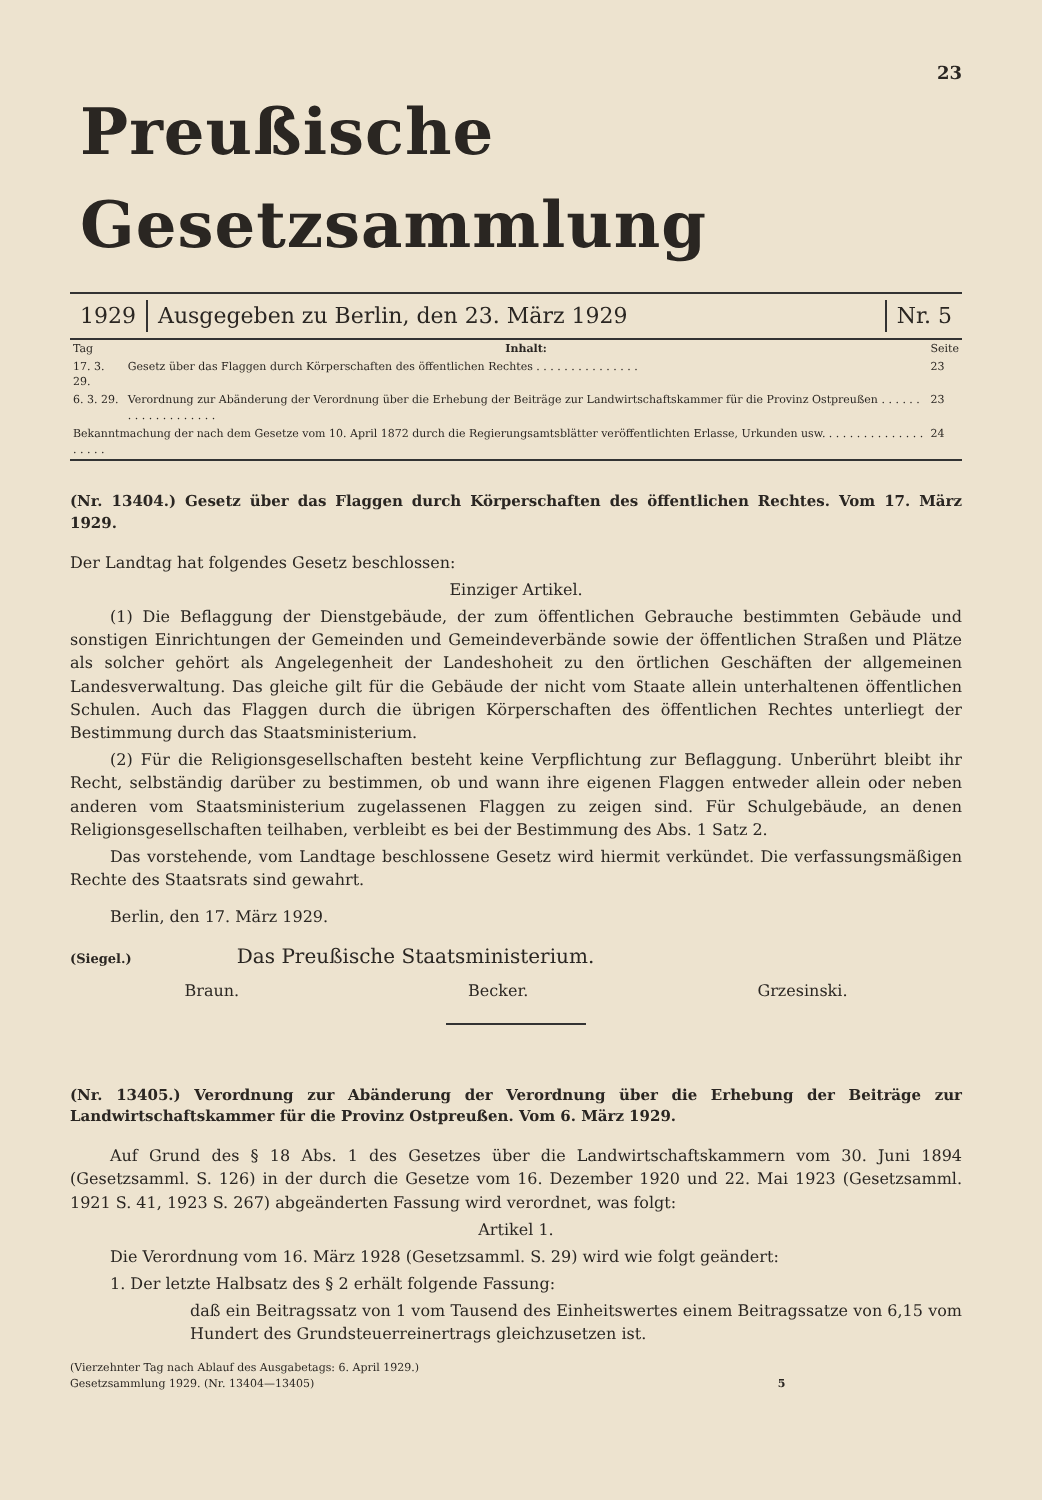23
Preußische Gesetzsammlung
1929 Ausgegeben zu Berlin, den 23. März 1929
Nr. 5
| Tag | Inhalt: | Seite |
| 17. 3. 29. | Gesetz über das Flaggen durch Körperschaften des öffentlichen Rechtes . . . . . . . . . . . . . . . | 23 |
| 6. 3. 29. | Verordnung zur Abänderung der Verordnung über die Erhebung der Beiträge zur Landwirtschaftskammer für die Provinz Ostpreußen . . . . . . . . . . . . . . . . . . . | 23 |
| Bekanntmachung der nach dem Gesetze vom 10. April 1872 durch die Regierungsamtsblätter veröffentlichten Erlasse, Urkunden usw. . . . . . . . . . . . . . . . . . . . | | 24 |
(Nr. 13404.) Gesetz über das Flaggen durch Körperschaften des öffentlichen Rechtes. Vom 17. März 1929.
Der Landtag hat folgendes Gesetz beschlossen:
Einziger Artikel.
(1) Die Beflaggung der Dienstgebäude, der zum öffentlichen Gebrauche bestimmten Gebäude und sonstigen Einrichtungen der Gemeinden und Gemeindeverbände sowie der öffentlichen Straßen und Plätze als solcher gehört als Angelegenheit der Landeshoheit zu den örtlichen Geschäften der allgemeinen Landesverwaltung. Das gleiche gilt für die Gebäude der nicht vom Staate allein unterhaltenen öffentlichen Schulen. Auch das Flaggen durch die übrigen Körperschaften des öffentlichen Rechtes unterliegt der Bestimmung durch das Staatsministerium.
(2) Für die Religionsgesellschaften besteht keine Verpflichtung zur Beflaggung. Unberührt bleibt ihr Recht, selbständig darüber zu bestimmen, ob und wann ihre eigenen Flaggen entweder allein oder neben anderen vom Staatsministerium zugelassenen Flaggen zu zeigen sind. Für Schulgebäude, an denen Religionsgesellschaften teilhaben, verbleibt es bei der Bestimmung des Abs. 1 Satz 2.
Das vorstehende, vom Landtage beschlossene Gesetz wird hiermit verkündet. Die verfassungsmäßigen Rechte des Staatsrats sind gewahrt.
Berlin, den 17. März 1929.
(Siegel.) Das Preußische Staatsministerium.
Braun. Becker. Grzesinski.
(Nr. 13405.) Verordnung zur Abänderung der Verordnung über die Erhebung der Beiträge zur Landwirtschaftskammer für die Provinz Ostpreußen. Vom 6. März 1929.
Auf Grund des § 18 Abs. 1 des Gesetzes über die Landwirtschaftskammern vom 30. Juni 1894 (Gesetzsamml. S. 126) in der durch die Gesetze vom 16. Dezember 1920 und 22. Mai 1923 (Gesetzsamml. 1921 S. 41, 1923 S. 267) abgeänderten Fassung wird verordnet, was folgt:
Artikel 1.
Die Verordnung vom 16. März 1928 (Gesetzsamml. S. 29) wird wie folgt geändert:
1. Der letzte Halbsatz des § 2 erhält folgende Fassung:
daß ein Beitragssatz von 1 vom Tausend des Einheitswertes einem Beitragssatze von 6,15 vom Hundert des Grundsteuerreinertrags gleichzusetzen ist.
(Vierzehnter Tag nach Ablauf des Ausgabetags: 6. April 1929.)
Gesetzsammlung 1929. (Nr. 13404—13405) 5